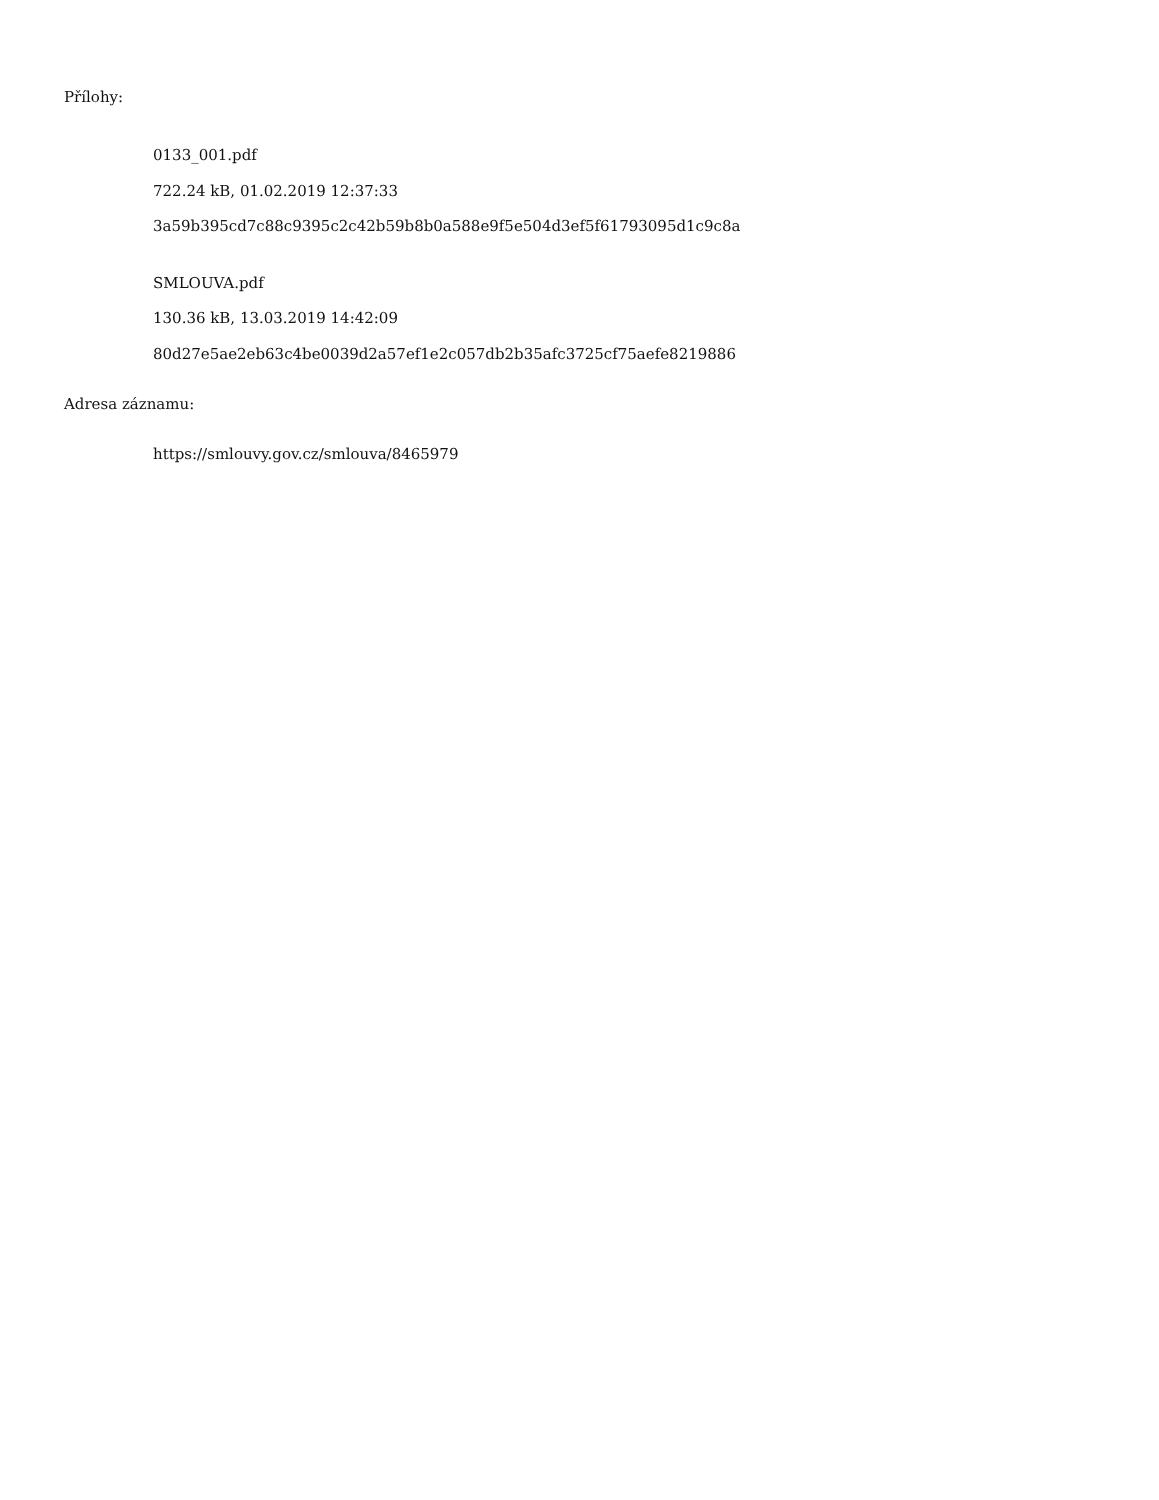Přílohy:
0133_001.pdf
722.24 kB, 01.02.2019 12:37:33
3a59b395cd7c88c9395c2c42b59b8b0a588e9f5e504d3ef5f61793095d1c9c8a
SMLOUVA.pdf
130.36 kB, 13.03.2019 14:42:09
80d27e5ae2eb63c4be0039d2a57ef1e2c057db2b35afc3725cf75aefe8219886
Adresa záznamu:
https://smlouvy.gov.cz/smlouva/8465979